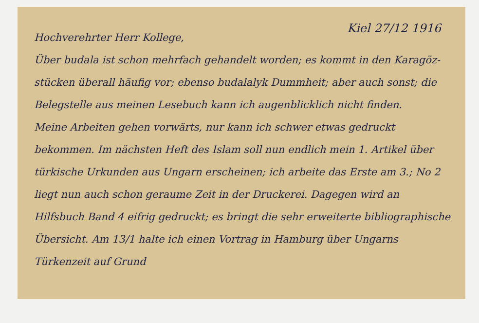Kiel 27/12 1916
Hochverehrter Herr Kollege,
Über budala ist schon mehrfach gehandelt worden; es kommt in den Karagöz-stücken überall häufig vor; ebenso budalalyk Dummheit; aber auch sonst; die Belegstelle aus meinen Lesebuch kann ich augenblicklich nicht finden.
Meine Arbeiten gehen vorwärts, nur kann ich schwer etwas gedruckt bekommen. Im nächsten Heft des Islam soll nun endlich mein 1. Artikel über türkische Urkunden aus Ungarn erscheinen; ich arbeite das Erste am 3.; No 2 liegt nun auch schon geraume Zeit in der Druckerei. Dagegen wird an Hilfsbuch Band 4 eifrig gedruckt; es bringt die sehr erweiterte bibliographische Übersicht. Am 13/1 halte ich einen Vortrag in Hamburg über Ungarns Türkenzeit auf Grund